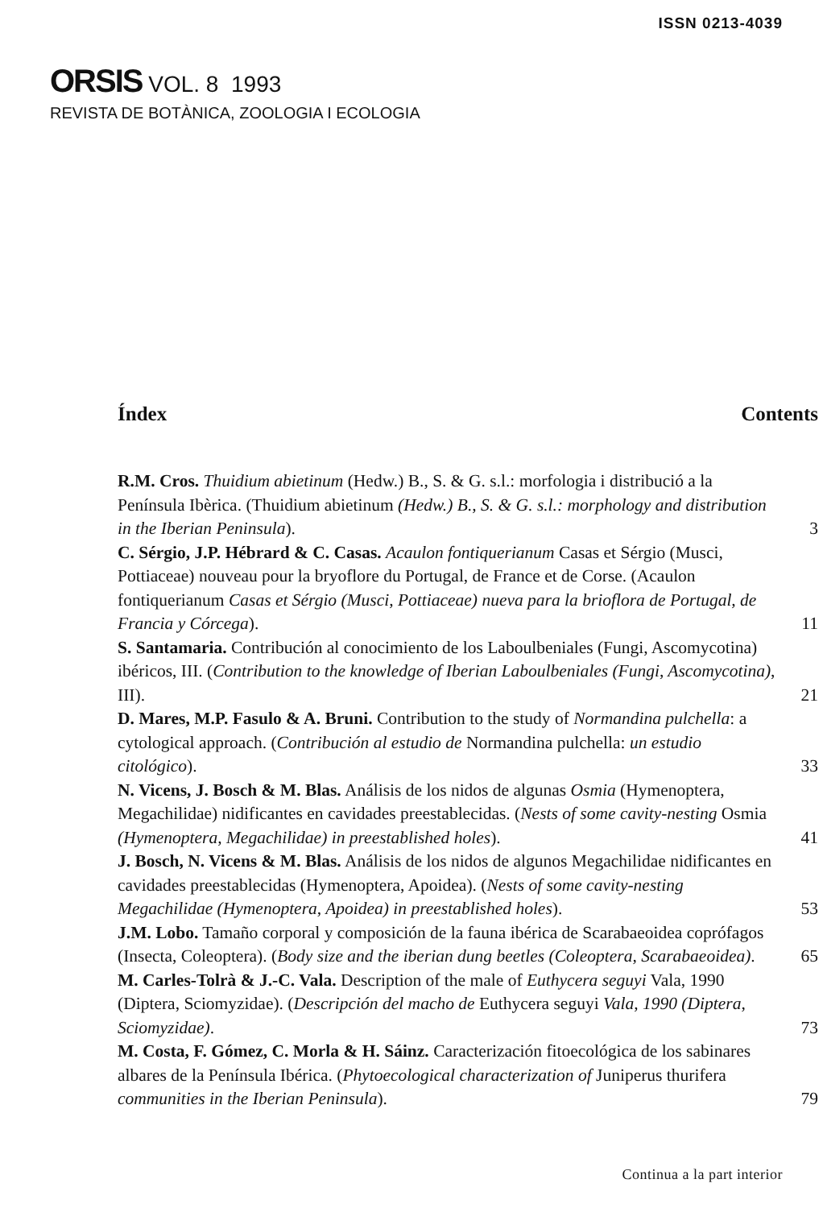ISSN 0213-4039
ORSIS VOL. 8 1993
REVISTA DE BOTÀNICA, ZOOLOGIA I ECOLOGIA
Índex Contents
R.M. Cros. Thuidium abietinum (Hedw.) B., S. & G. s.l.: morfologia i distribució a la Península Ibèrica. (Thuidium abietinum (Hedw.) B., S. & G. s.l.: morphology and distribution in the Iberian Peninsula).
3
C. Sérgio, J.P. Hébrard & C. Casas. Acaulon fontiquerianum Casas et Sérgio (Musci, Pottiaceae) nouveau pour la bryoflore du Portugal, de France et de Corse. (Acaulon fontiquerianum Casas et Sérgio (Musci, Pottiaceae) nueva para la brioflora de Portugal, de Francia y Córcega).
11
S. Santamaria. Contribución al conocimiento de los Laboulbeniales (Fungi, Ascomycotina) ibéricos, III. (Contribution to the knowledge of Iberian Laboulbeniales (Fungi, Ascomycotina), III).
21
D. Mares, M.P. Fasulo & A. Bruni. Contribution to the study of Normandina pulchella: a cytological approach. (Contribución al estudio de Normandina pulchella: un estudio citológico).
33
N. Vicens, J. Bosch & M. Blas. Análisis de los nidos de algunas Osmia (Hymenoptera, Megachilidae) nidificantes en cavidades preestablecidas. (Nests of some cavity-nesting Osmia (Hymenoptera, Megachilidae) in preestablished holes).
41
J. Bosch, N. Vicens & M. Blas. Análisis de los nidos de algunos Megachilidae nidificantes en cavidades preestablecidas (Hymenoptera, Apoidea). (Nests of some cavity-nesting Megachilidae (Hymenoptera, Apoidea) in preestablished holes).
53
J.M. Lobo. Tamaño corporal y composición de la fauna ibérica de Scarabaeoidea coprófagos (Insecta, Coleoptera). (Body size and the iberian dung beetles (Coleoptera, Scarabaeoidea).
65
M. Carles-Tolrà & J.-C. Vala. Description of the male of Euthycera seguyi Vala, 1990 (Diptera, Sciomyzidae). (Descripción del macho de Euthycera seguyi Vala, 1990 (Diptera, Sciomyzidae).
73
M. Costa, F. Gómez, C. Morla & H. Sáinz. Caracterización fitoecológica de los sabinares albares de la Península Ibérica. (Phytoecological characterization of Juniperus thurifera communities in the Iberian Peninsula).
79
Continua a la part interior